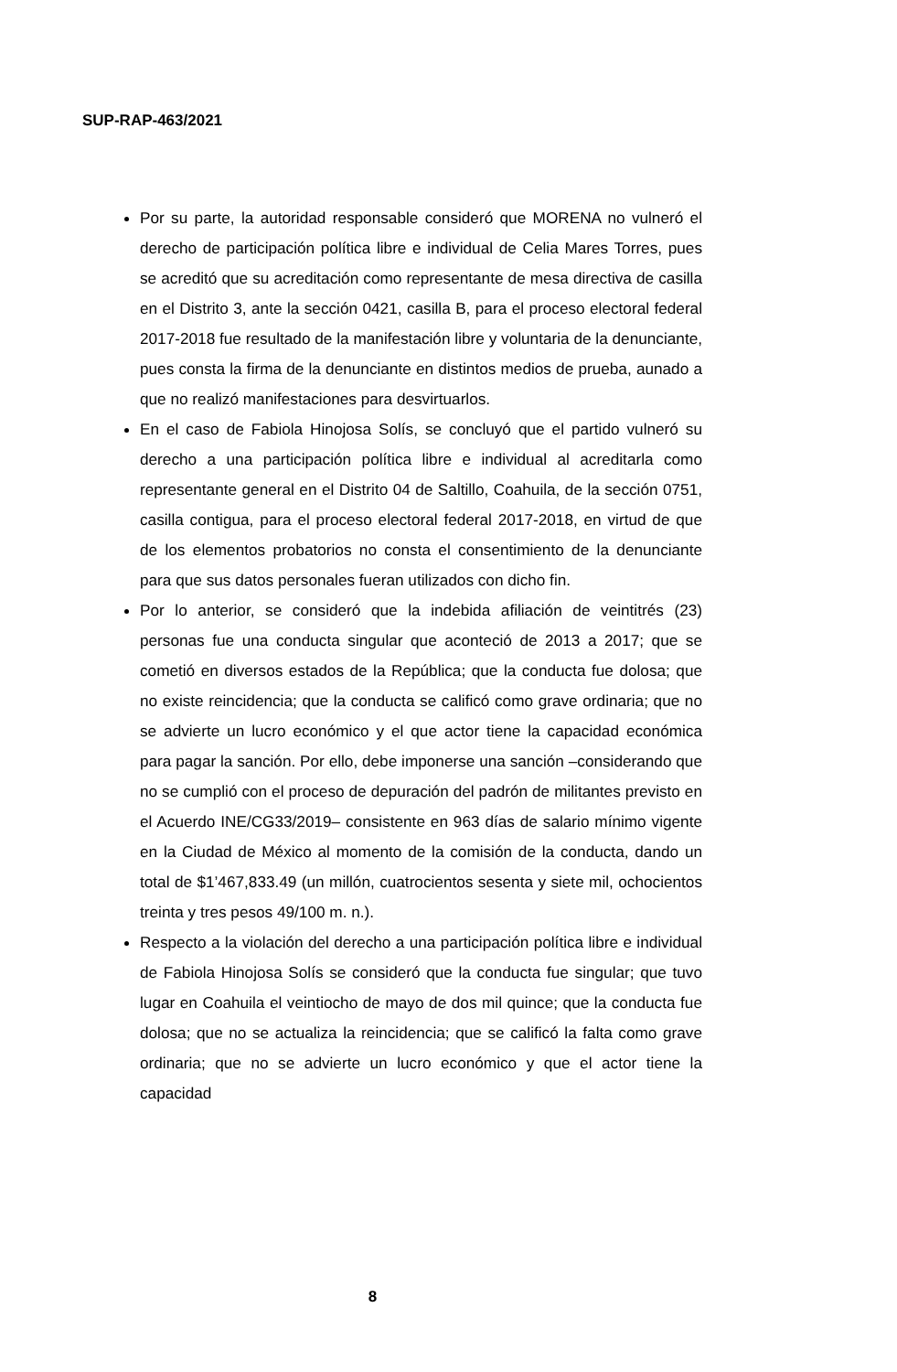SUP-RAP-463/2021
Por su parte, la autoridad responsable consideró que MORENA no vulneró el derecho de participación política libre e individual de Celia Mares Torres, pues se acreditó que su acreditación como representante de mesa directiva de casilla en el Distrito 3, ante la sección 0421, casilla B, para el proceso electoral federal 2017-2018 fue resultado de la manifestación libre y voluntaria de la denunciante, pues consta la firma de la denunciante en distintos medios de prueba, aunado a que no realizó manifestaciones para desvirtuarlos.
En el caso de Fabiola Hinojosa Solís, se concluyó que el partido vulneró su derecho a una participación política libre e individual al acreditarla como representante general en el Distrito 04 de Saltillo, Coahuila, de la sección 0751, casilla contigua, para el proceso electoral federal 2017-2018, en virtud de que de los elementos probatorios no consta el consentimiento de la denunciante para que sus datos personales fueran utilizados con dicho fin.
Por lo anterior, se consideró que la indebida afiliación de veintitrés (23) personas fue una conducta singular que aconteció de 2013 a 2017; que se cometió en diversos estados de la República; que la conducta fue dolosa; que no existe reincidencia; que la conducta se calificó como grave ordinaria; que no se advierte un lucro económico y el que actor tiene la capacidad económica para pagar la sanción. Por ello, debe imponerse una sanción –considerando que no se cumplió con el proceso de depuración del padrón de militantes previsto en el Acuerdo INE/CG33/2019– consistente en 963 días de salario mínimo vigente en la Ciudad de México al momento de la comisión de la conducta, dando un total de $1’467,833.49 (un millón, cuatrocientos sesenta y siete mil, ochocientos treinta y tres pesos 49/100 m. n.).
Respecto a la violación del derecho a una participación política libre e individual de Fabiola Hinojosa Solís se consideró que la conducta fue singular; que tuvo lugar en Coahuila el veintiocho de mayo de dos mil quince; que la conducta fue dolosa; que no se actualiza la reincidencia; que se calificó la falta como grave ordinaria; que no se advierte un lucro económico y que el actor tiene la capacidad
8